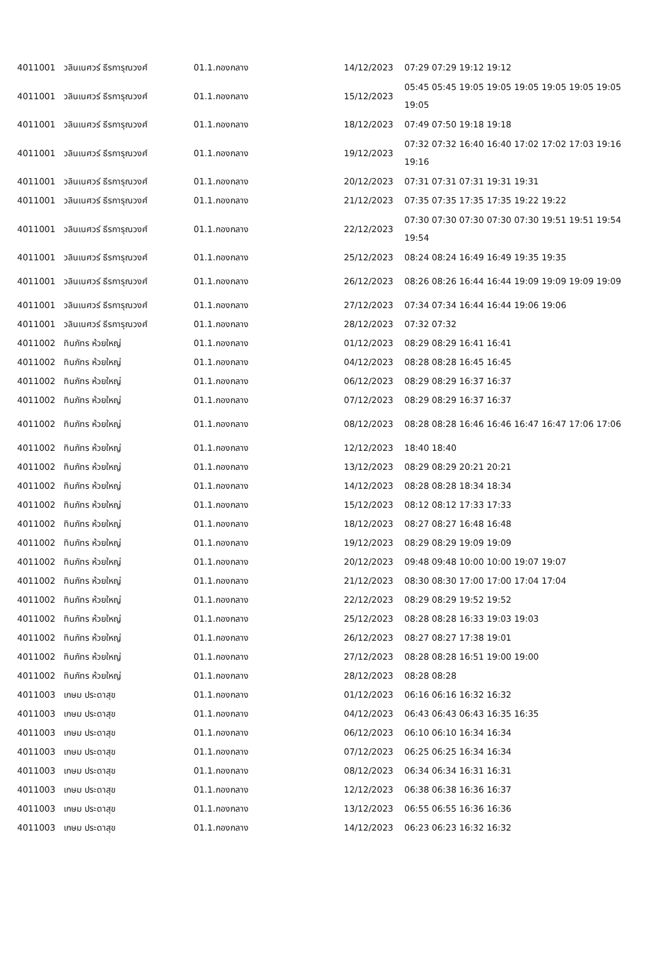| 4011001 | วลินเนศวร์ ธีรการุณวงศ์ | 01.1.กองกลาง | 14/12/2023 | 07:29 07:29 19:12 19:12 |
| 4011001 | วลินเนศวร์ ธีรการุณวงศ์ | 01.1.กองกลาง | 15/12/2023 | 05:45 05:45 19:05 19:05 19:05 19:05 19:05 19:05 19:05 |
| 4011001 | วลินเนศวร์ ธีรการุณวงศ์ | 01.1.กองกลาง | 18/12/2023 | 07:49 07:50 19:18 19:18 |
| 4011001 | วลินเนศวร์ ธีรการุณวงศ์ | 01.1.กองกลาง | 19/12/2023 | 07:32 07:32 16:40 16:40 17:02 17:02 17:03 19:16 19:16 |
| 4011001 | วลินเนศวร์ ธีรการุณวงศ์ | 01.1.กองกลาง | 20/12/2023 | 07:31 07:31 07:31 19:31 19:31 |
| 4011001 | วลินเนศวร์ ธีรการุณวงศ์ | 01.1.กองกลาง | 21/12/2023 | 07:35 07:35 17:35 17:35 19:22 19:22 |
| 4011001 | วลินเนศวร์ ธีรการุณวงศ์ | 01.1.กองกลาง | 22/12/2023 | 07:30 07:30 07:30 07:30 07:30 19:51 19:51 19:54 19:54 |
| 4011001 | วลินเนศวร์ ธีรการุณวงศ์ | 01.1.กองกลาง | 25/12/2023 | 08:24 08:24 16:49 16:49 19:35 19:35 |
| 4011001 | วลินเนศวร์ ธีรการุณวงศ์ | 01.1.กองกลาง | 26/12/2023 | 08:26 08:26 16:44 16:44 19:09 19:09 19:09 19:09 |
| 4011001 | วลินเนศวร์ ธีรการุณวงศ์ | 01.1.กองกลาง | 27/12/2023 | 07:34 07:34 16:44 16:44 19:06 19:06 |
| 4011001 | วลินเนศวร์ ธีรการุณวงศ์ | 01.1.กองกลาง | 28/12/2023 | 07:32 07:32 |
| 4011002 | ทินภัทร ห้วยใหญ่ | 01.1.กองกลาง | 01/12/2023 | 08:29 08:29 16:41 16:41 |
| 4011002 | ทินภัทร ห้วยใหญ่ | 01.1.กองกลาง | 04/12/2023 | 08:28 08:28 16:45 16:45 |
| 4011002 | ทินภัทร ห้วยใหญ่ | 01.1.กองกลาง | 06/12/2023 | 08:29 08:29 16:37 16:37 |
| 4011002 | ทินภัทร ห้วยใหญ่ | 01.1.กองกลาง | 07/12/2023 | 08:29 08:29 16:37 16:37 |
| 4011002 | ทินภัทร ห้วยใหญ่ | 01.1.กองกลาง | 08/12/2023 | 08:28 08:28 16:46 16:46 16:47 16:47 17:06 17:06 |
| 4011002 | ทินภัทร ห้วยใหญ่ | 01.1.กองกลาง | 12/12/2023 | 18:40 18:40 |
| 4011002 | ทินภัทร ห้วยใหญ่ | 01.1.กองกลาง | 13/12/2023 | 08:29 08:29 20:21 20:21 |
| 4011002 | ทินภัทร ห้วยใหญ่ | 01.1.กองกลาง | 14/12/2023 | 08:28 08:28 18:34 18:34 |
| 4011002 | ทินภัทร ห้วยใหญ่ | 01.1.กองกลาง | 15/12/2023 | 08:12 08:12 17:33 17:33 |
| 4011002 | ทินภัทร ห้วยใหญ่ | 01.1.กองกลาง | 18/12/2023 | 08:27 08:27 16:48 16:48 |
| 4011002 | ทินภัทร ห้วยใหญ่ | 01.1.กองกลาง | 19/12/2023 | 08:29 08:29 19:09 19:09 |
| 4011002 | ทินภัทร ห้วยใหญ่ | 01.1.กองกลาง | 20/12/2023 | 09:48 09:48 10:00 10:00 19:07 19:07 |
| 4011002 | ทินภัทร ห้วยใหญ่ | 01.1.กองกลาง | 21/12/2023 | 08:30 08:30 17:00 17:00 17:04 17:04 |
| 4011002 | ทินภัทร ห้วยใหญ่ | 01.1.กองกลาง | 22/12/2023 | 08:29 08:29 19:52 19:52 |
| 4011002 | ทินภัทร ห้วยใหญ่ | 01.1.กองกลาง | 25/12/2023 | 08:28 08:28 16:33 19:03 19:03 |
| 4011002 | ทินภัทร ห้วยใหญ่ | 01.1.กองกลาง | 26/12/2023 | 08:27 08:27 17:38 19:01 |
| 4011002 | ทินภัทร ห้วยใหญ่ | 01.1.กองกลาง | 27/12/2023 | 08:28 08:28 16:51 19:00 19:00 |
| 4011002 | ทินภัทร ห้วยใหญ่ | 01.1.กองกลาง | 28/12/2023 | 08:28 08:28 |
| 4011003 | เกษม ประดาสุข | 01.1.กองกลาง | 01/12/2023 | 06:16 06:16 16:32 16:32 |
| 4011003 | เกษม ประดาสุข | 01.1.กองกลาง | 04/12/2023 | 06:43 06:43 06:43 16:35 16:35 |
| 4011003 | เกษม ประดาสุข | 01.1.กองกลาง | 06/12/2023 | 06:10 06:10 16:34 16:34 |
| 4011003 | เกษม ประดาสุข | 01.1.กองกลาง | 07/12/2023 | 06:25 06:25 16:34 16:34 |
| 4011003 | เกษม ประดาสุข | 01.1.กองกลาง | 08/12/2023 | 06:34 06:34 16:31 16:31 |
| 4011003 | เกษม ประดาสุข | 01.1.กองกลาง | 12/12/2023 | 06:38 06:38 16:36 16:37 |
| 4011003 | เกษม ประดาสุข | 01.1.กองกลาง | 13/12/2023 | 06:55 06:55 16:36 16:36 |
| 4011003 | เกษม ประดาสุข | 01.1.กองกลาง | 14/12/2023 | 06:23 06:23 16:32 16:32 |